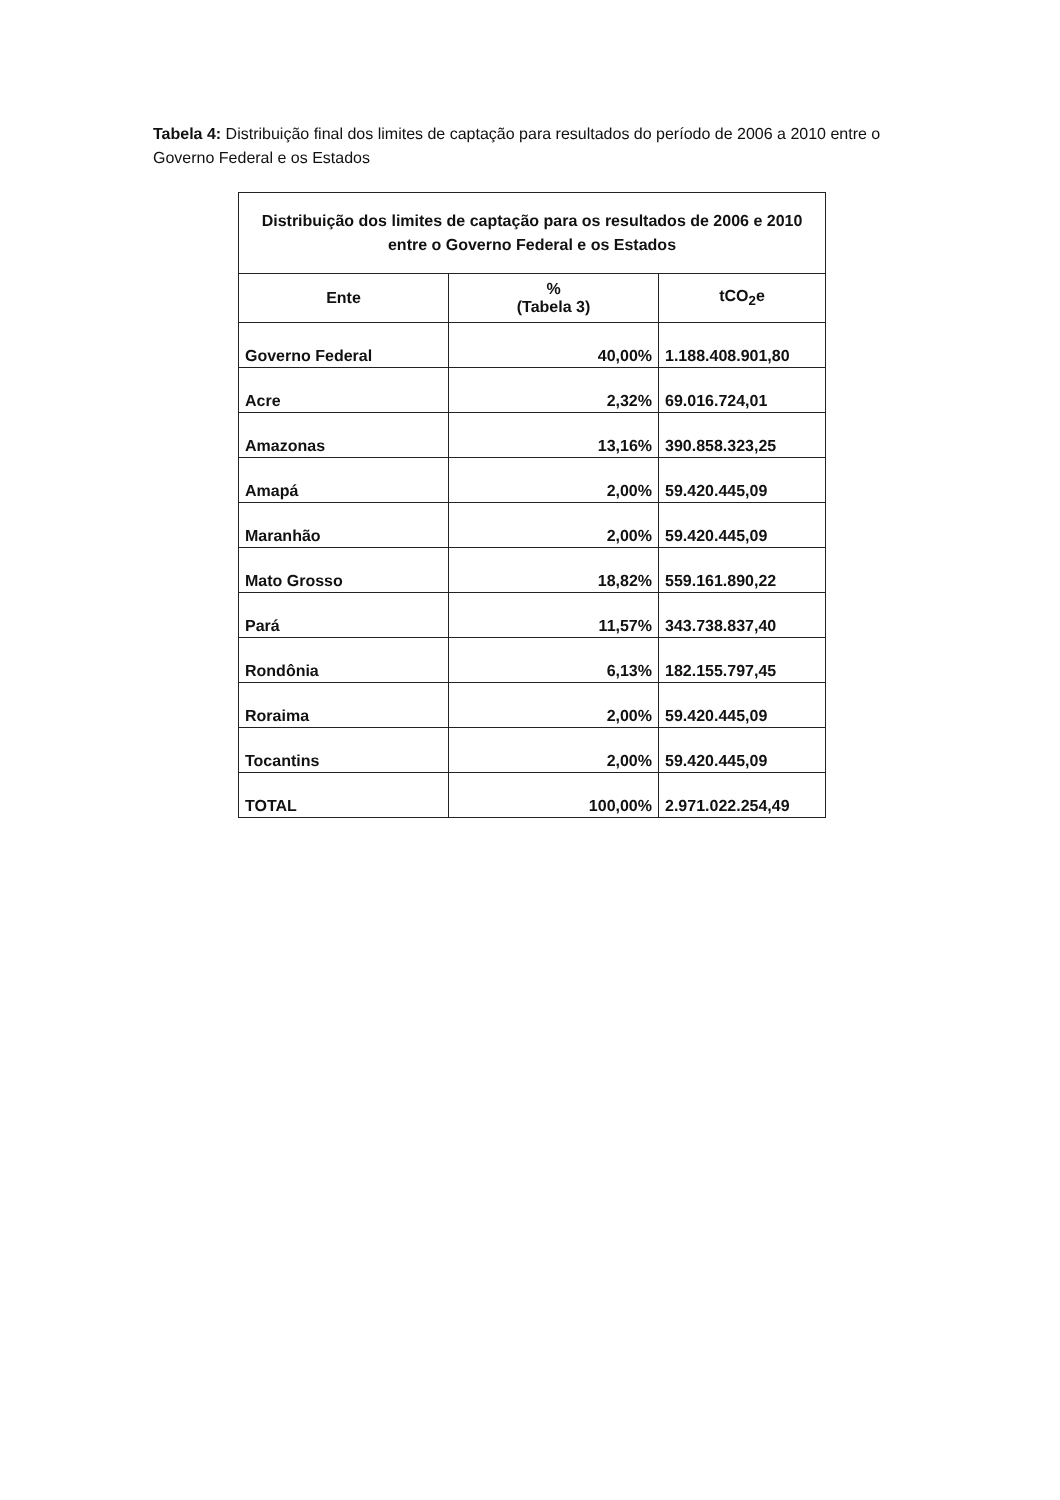Tabela 4: Distribuição final dos limites de captação para resultados do período de 2006 a 2010 entre o Governo Federal e os Estados
| Distribuição dos limites de captação para os resultados de 2006 e 2010 entre o Governo Federal e os Estados | | |
| --- | --- | --- |
| Ente | % (Tabela 3) | tCO<sub>2</sub>e |
| Governo Federal | 40,00% | 1.188.408.901,80 |
| Acre | 2,32% | 69.016.724,01 |
| Amazonas | 13,16% | 390.858.323,25 |
| Amapá | 2,00% | 59.420.445,09 |
| Maranhão | 2,00% | 59.420.445,09 |
| Mato Grosso | 18,82% | 559.161.890,22 |
| Pará | 11,57% | 343.738.837,40 |
| Rondônia | 6,13% | 182.155.797,45 |
| Roraima | 2,00% | 59.420.445,09 |
| Tocantins | 2,00% | 59.420.445,09 |
| TOTAL | 100,00% | 2.971.022.254,49 |